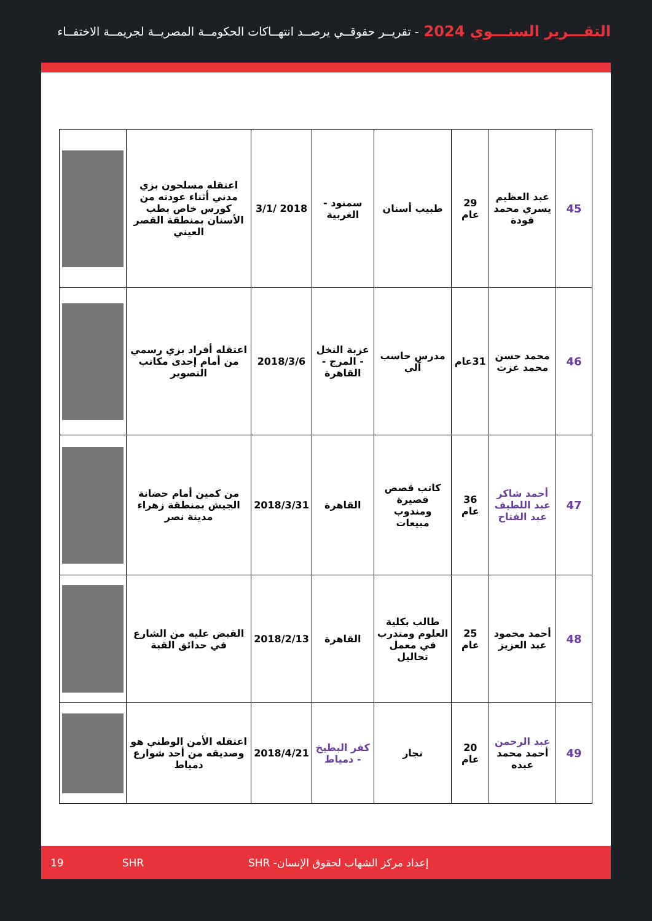التقـــرير السنـــوي 2024 - تقريــر حقوقــي يرصــد انتهــاكات الحكومــة المصريــة لجريمــة الاختفــاء
| 45 | عبد العظيم يسري محمد فودة | 29 عام | طبيب أسنان | سمنود - الغربية | 2018 /3/1 | اعتقله مسلحون بزي مدني أثناء عودته من كورس خاص بطب الأسنان بمنطقة القصر العيني | |
| 46 | محمد حسن محمد عزت | 31عام | مدرس حاسب آلي | عزبة النخل - المرج - القاهرة | 2018/3/6 | اعتقله أفراد بزي رسمي من أمام إحدى مكاتب التصوير | |
| 47 | أحمد شاكر عبد اللطيف عبد الفتاح | 36 عام | كاتب قصص قصيرة ومندوب مبيعات | القاهرة | 2018/3/31 | من كمين أمام حضانة الجيش بمنطقة زهراء مدينة نصر | |
| 48 | أحمد محمود عبد العزيز | 25 عام | طالب بكلية العلوم ومتدرب في معمل تحاليل | القاهرة | 2018/2/13 | القبض عليه من الشارع في حدائق القبة | |
| 49 | عبد الرحمن أحمد محمد عبده | 20 عام | نجار | كفر البطيخ - دمياط | 2018/4/21 | اعتقله الأمن الوطني هو وصديقه من أحد شوارع دمياط | |
19 SHR إعداد مركز الشهاب لحقوق الإنسان- SHR